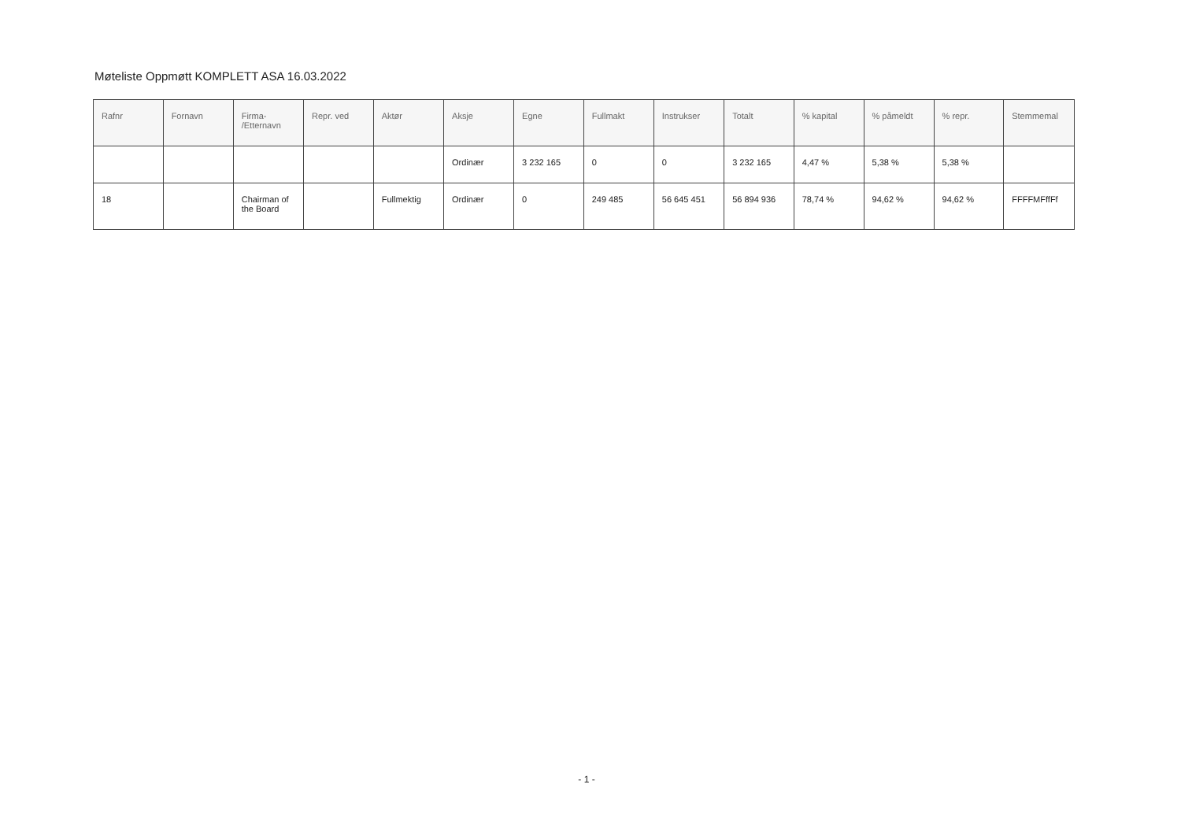Møteliste Oppmøtt KOMPLETT ASA 16.03.2022
| Rafnr | Fornavn | Firma- /Etternavn | Repr. ved | Aktør | Aksje | Egne | Fullmakt | Instrukser | Totalt | % kapital | % påmeldt | % repr. | Stemmemal |
| --- | --- | --- | --- | --- | --- | --- | --- | --- | --- | --- | --- | --- | --- |
| | | | | | Ordinær | 3 232 165 | 0 | 0 | 3 232 165 | 4,47 % | 5,38 % | 5,38 % | |
| 18 | | Chairman of the Board | | Fullmektig | Ordinær | 0 | 249 485 | 56 645 451 | 56 894 936 | 78,74 % | 94,62 % | 94,62 % | FFFFMFffFf |
- 1 -